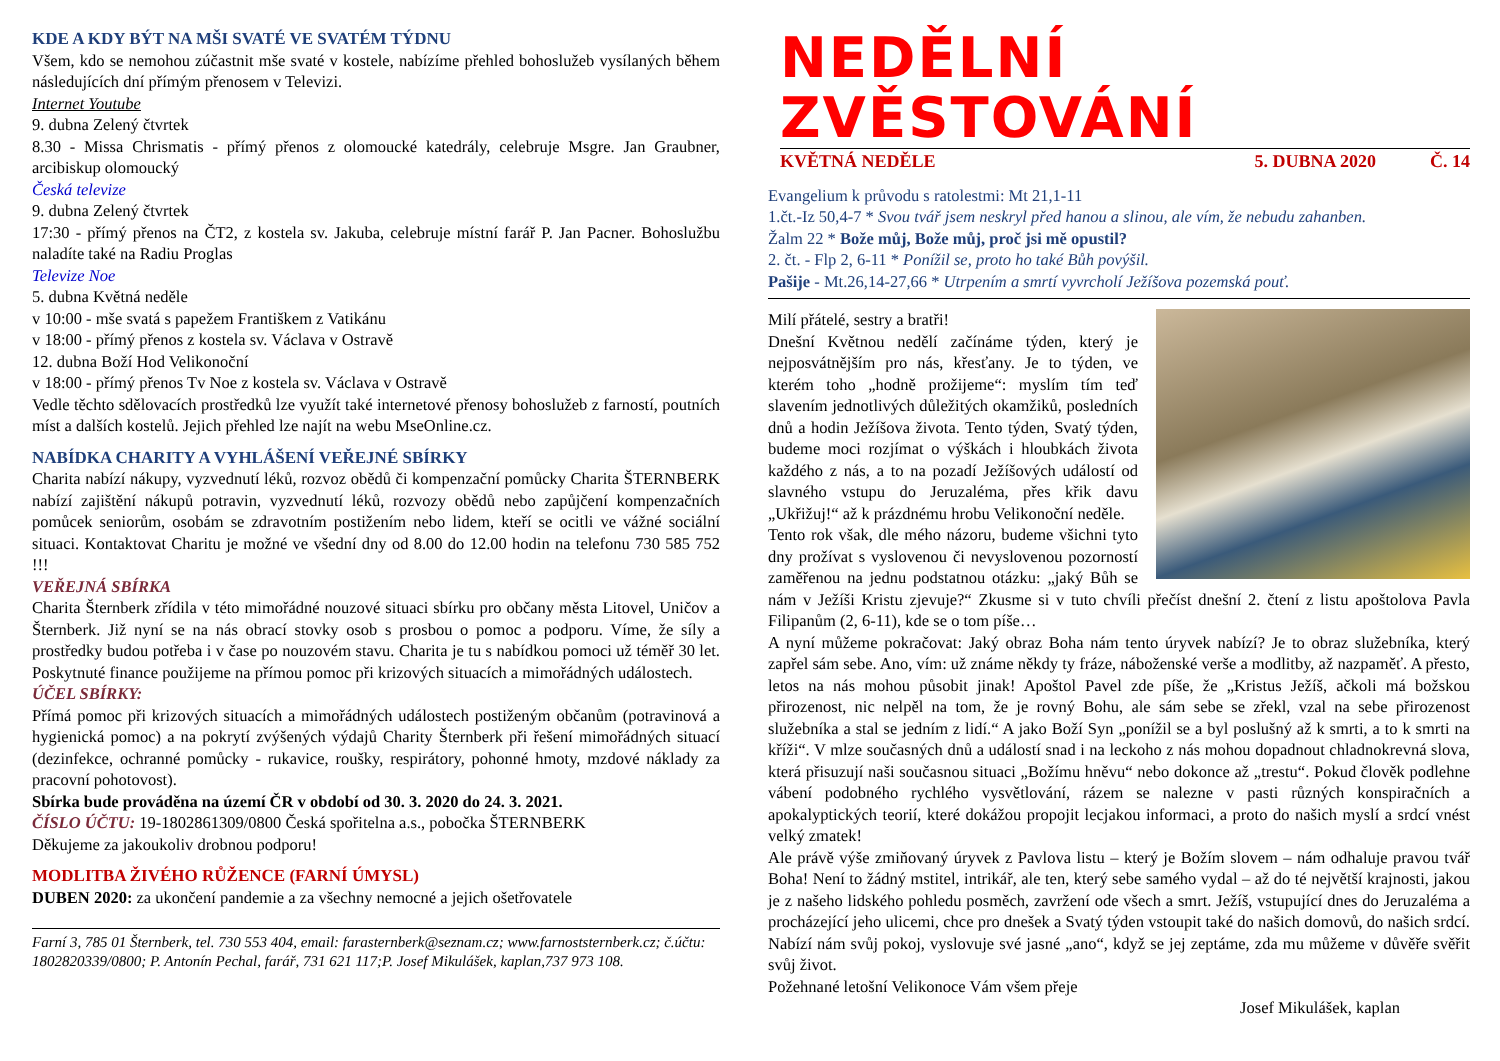KDE A KDY BÝT NA MŠI SVATÉ VE SVATÉM TÝDNU
Všem, kdo se nemohou zúčastnit mše svaté v kostele, nabízíme přehled bohoslužeb vysílaných během následujících dní přímým přenosem v Televizi.
Internet Youtube
9. dubna Zelený čtvrtek
8.30 - Missa Chrismatis - přímý přenos z olomoucké katedrály, celebruje Msgre. Jan Graubner, arcibiskup olomoucký
Česká televize
9. dubna Zelený čtvrtek
17:30 - přímý přenos na ČT2, z kostela sv. Jakuba, celebruje místní farář P. Jan Pacner. Bohoslužbu naladíte také na Radiu Proglas
Televize Noe
5. dubna Květná neděle
v 10:00 - mše svatá s papežem Františkem z Vatikánu
v 18:00 - přímý přenos z kostela sv. Václava v Ostravě
12. dubna Boží Hod Velikonoční
v 18:00 - přímý přenos Tv Noe z kostela sv. Václava v Ostravě
Vedle těchto sdělovacích prostředků lze využít také internetové přenosy bohoslužeb z farností, poutních míst a dalších kostelů. Jejich přehled lze najít na webu MseOnline.cz.
NABÍDKA CHARITY A VYHLÁŠENÍ VEŘEJNÉ SBÍRKY
Charita nabízí nákupy, vyzvednutí léků, rozvoz obědů či kompenzační pomůcky Charita ŠTERNBERK nabízí zajištění nákupů potravin, vyzvednutí léků, rozvozy obědů nebo zapůjčení kompenzačních pomůcek seniorům, osobám se zdravotním postižením nebo lidem, kteří se ocitli ve vážné sociální situaci. Kontaktovat Charitu je možné ve všední dny od 8.00 do 12.00 hodin na telefonu 730 585 752 !!!
VEŘEJNÁ SBÍRKA
Charita Šternberk zřídila v této mimořádné nouzové situaci sbírku pro občany města Litovel, Uničov a Šternberk. Již nyní se na nás obrací stovky osob s prosbou o pomoc a podporu. Víme, že síly a prostředky budou potřeba i v čase po nouzovém stavu. Charita je tu s nabídkou pomoci už téměř 30 let. Poskytnuté finance použijeme na přímou pomoc při krizových situacích a mimořádných událostech.
ÚČEL SBÍRKY:
Přímá pomoc při krizových situacích a mimořádných událostech postiženým občanům (potravinová a hygienická pomoc) a na pokrytí zvýšených výdajů Charity Šternberk při řešení mimořádných situací (dezinfekce, ochranné pomůcky - rukavice, roušky, respirátory, pohonné hmoty, mzdové náklady za pracovní pohotovost).
Sbírka bude prováděna na území ČR v období od 30. 3. 2020 do 24. 3. 2021.
ČÍSLO ÚČTU: 19-1802861309/0800 Česká spořitelna a.s., pobočka ŠTERNBERK
Děkujeme za jakoukoliv drobnou podporu!
MODLITBA ŽIVÉHO RŮŽENCE (FARNÍ ÚMYSL)
DUBEN 2020: za ukončení pandemie a za všechny nemocné a jejich ošetřovatele
Farní 3, 785 01 Šternberk, tel. 730 553 404, email: farasternberk@seznam.cz; www.farnoststernberk.cz; č.účtu: 1802820339/0800; P. Antonín Pechal, farář, 731 621 117;P. Josef Mikulášek, kaplan,737 973 108.
NEDĚLNÍ ZVĚSTOVÁNÍ
KVĚTNÁ NEDĚLE 5. DUBNA 2020 Č. 14
Evangelium k průvodu s ratolestmi: Mt 21,1-11
1.čt.-Iz 50,4-7 * Svou tvář jsem neskryl před hanou a slinou, ale vím, že nebudu zahanben.
Žalm 22 * Bože můj, Bože můj, proč jsi mě opustil?
2. čt. - Flp 2, 6-11 * Ponížil se, proto ho také Bůh povýšil.
Pašije - Mt.26,14-27,66 * Utrpením a smrtí vyvrcholí Ježíšova pozemská pouť.
Milí přátelé, sestry a bratři!
Dnešní Květnou nedělí začínáme týden, který je nejposvátnějším pro nás, křesťany. Je to týden, ve kterém toho „hodně prožijeme“: myslím tím teď slavením jednotlivých důležitých okamžiků, posledních dnů a hodin Ježíšova života. Tento týden, Svatý týden, budeme moci rozjímat o výškách i hloubkách života každého z nás, a to na pozadí Ježíšových událostí od slavného vstupu do Jeruzaléma, přes křik davu „Ukřižuj!“ až k prázdnému hrobu Velikonoční neděle.
Tento rok však, dle mého názoru, budeme všichni tyto dny prožívat s vyslovenou či nevyslovenou pozorností zaměřenou na jednu podstatnou otázku: „jaký Bůh se nám v Ježíši Kristu zjevuje?“ Zkusme si v tuto chvíli přečíst dnešní 2. čtení z listu apoštolova Pavla Filipanům (2, 6-11), kde se o tom píše…
A nyní můžeme pokračovat: Jaký obraz Boha nám tento úryvek nabízí? Je to obraz služebníka, který zapřel sám sebe. Ano, vím: už známe někdy ty fráze, náboženské verše a modlitby, až nazpaměť. A přesto, letos na nás mohou působit jinak! Apoštol Pavel zde píše, že „Kristus Ježíš, ačkoli má božskou přirozenost, nic nelpěl na tom, že je rovný Bohu, ale sám sebe se zřekl, vzal na sebe přirozenost služebníka a stal se jedním z lidí.“ A jako Boží Syn „ponížil se a byl poslušný až k smrti, a to k smrti na kříži“. V mlze současných dnů a událostí snad i na leckoho z nás mohou dopadnout chladnokrevná slova, která přisuzují naši současnou situaci „Božímu hněvu“ nebo dokonce až „trestu“. Pokud člověk podlehne vábení podobného rychlého vysvětlování, rázem se nalezne v pasti různých konspiračních a apokalyptických teorií, které dokážou propojit lecjakou informaci, a proto do našich myslí a srdcí vnést velký zmatek!
Ale právě výše zmiňovaný úryvek z Pavlova listu – který je Božím slovem – nám odhaluje pravou tvář Boha! Není to žádný mstitel, intrikář, ale ten, který sebe samého vydal – až do té největší krajnosti, jakou je z našeho lidského pohledu posměch, zavržení ode všech a smrt. Ježíš, vstupující dnes do Jeruzaléma a procházející jeho ulicemi, chce pro dnešek a Svatý týden vstoupit také do našich domovů, do našich srdcí. Nabízí nám svůj pokoj, vyslovuje své jasné „ano“, když se jej zeptáme, zda mu můžeme v důvěře svěřit svůj život.
Požehnané letošní Velikonoce Vám všem přeje
Josef Mikulášek, kaplan